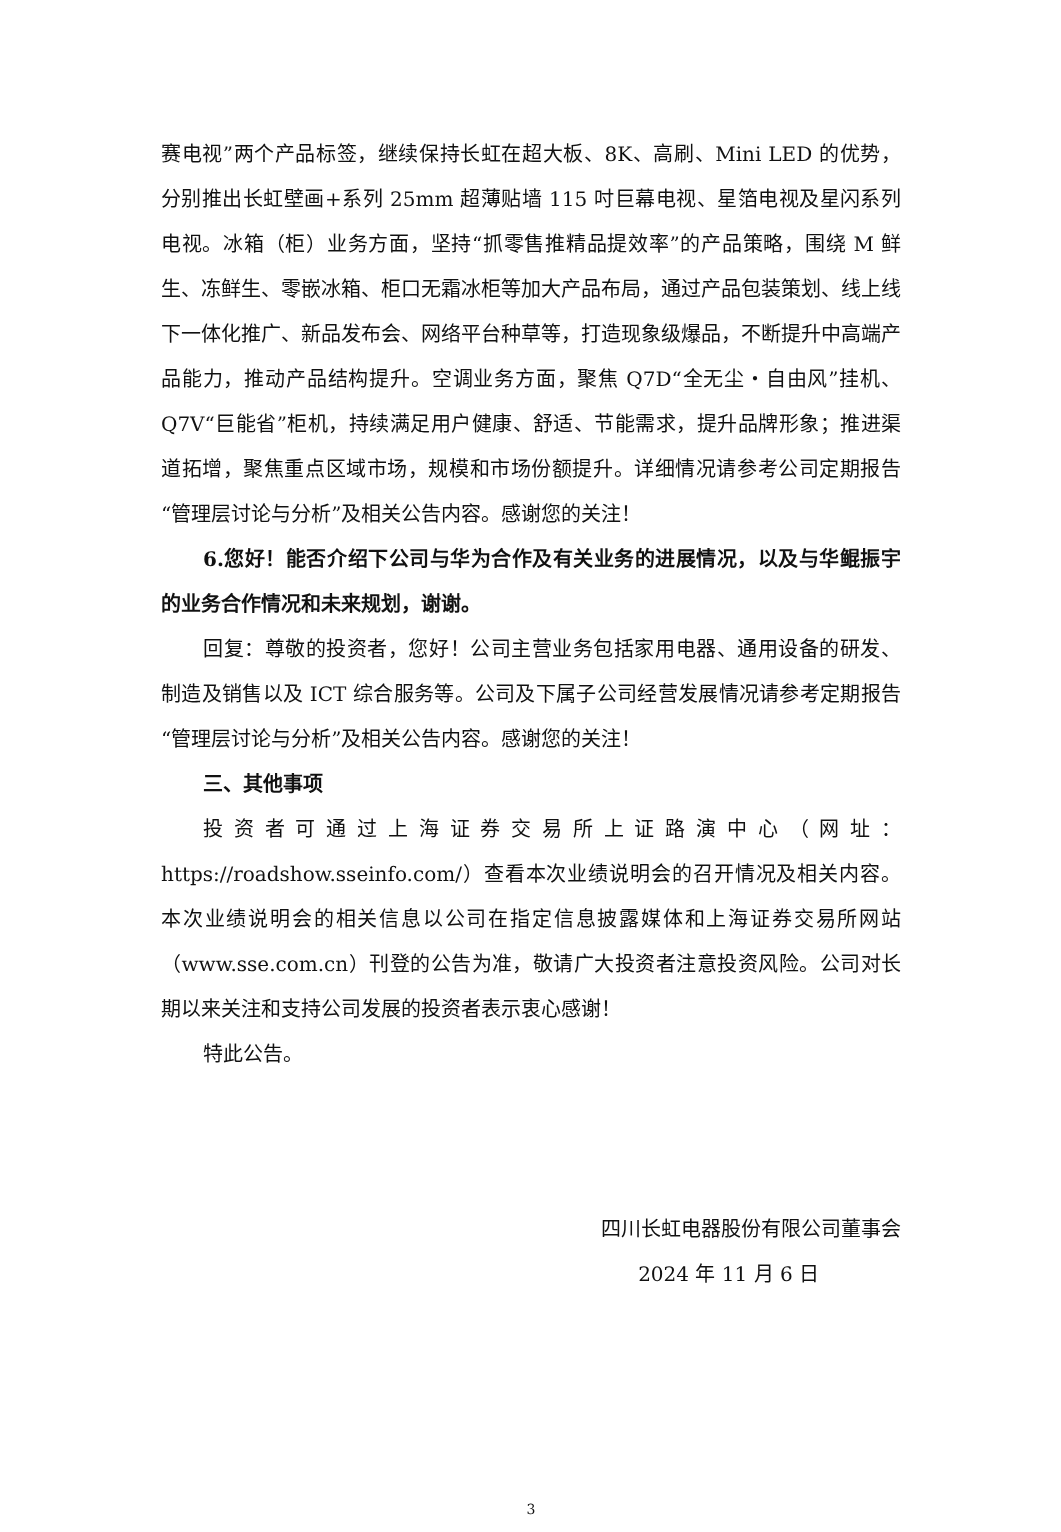赛电视”两个产品标签，继续保持长虹在超大板、8K、高刷、Mini LED 的优势，分别推出长虹壁画+系列 25mm 超薄贴墙 115 吋巨幕电视、星箔电视及星闪系列电视。冰箱（柜）业务方面，坚持“抓零售推精品提效率”的产品策略，围绕 M 鲜生、冻鲜生、零嵌冰箱、柜口无霜冰柜等加大产品布局，通过产品包装策划、线上线下一体化推广、新品发布会、网络平台种草等，打造现象级爆品，不断提升中高端产品能力，推动产品结构提升。空调业务方面，聚焦 Q7D“全无尘・自由风”挂机、Q7V“巨能省”柜机，持续满足用户健康、舒适、节能需求，提升品牌形象；推进渠道拓增，聚焦重点区域市场，规模和市场份额提升。详细情况请参考公司定期报告“管理层讨论与分析”及相关公告内容。感谢您的关注！
6.您好！能否介绍下公司与华为合作及有关业务的进展情况，以及与华鲲振宇的业务合作情况和未来规划，谢谢。
回复：尊敬的投资者，您好！公司主营业务包括家用电器、通用设备的研发、制造及销售以及 ICT 综合服务等。公司及下属子公司经营发展情况请参考定期报告“管理层讨论与分析”及相关公告内容。感谢您的关注！
三、其他事项
投资者可通过上海证券交易所上证路演中心（网址：https://roadshow.sseinfo.com/）查看本次业绩说明会的召开情况及相关内容。本次业绩说明会的相关信息以公司在指定信息披露媒体和上海证券交易所网站（www.sse.com.cn）刊登的公告为准，敬请广大投资者注意投资风险。公司对长期以来关注和支持公司发展的投资者表示衷心感谢！
特此公告。
四川长虹电器股份有限公司董事会
2024 年 11 月 6 日
3